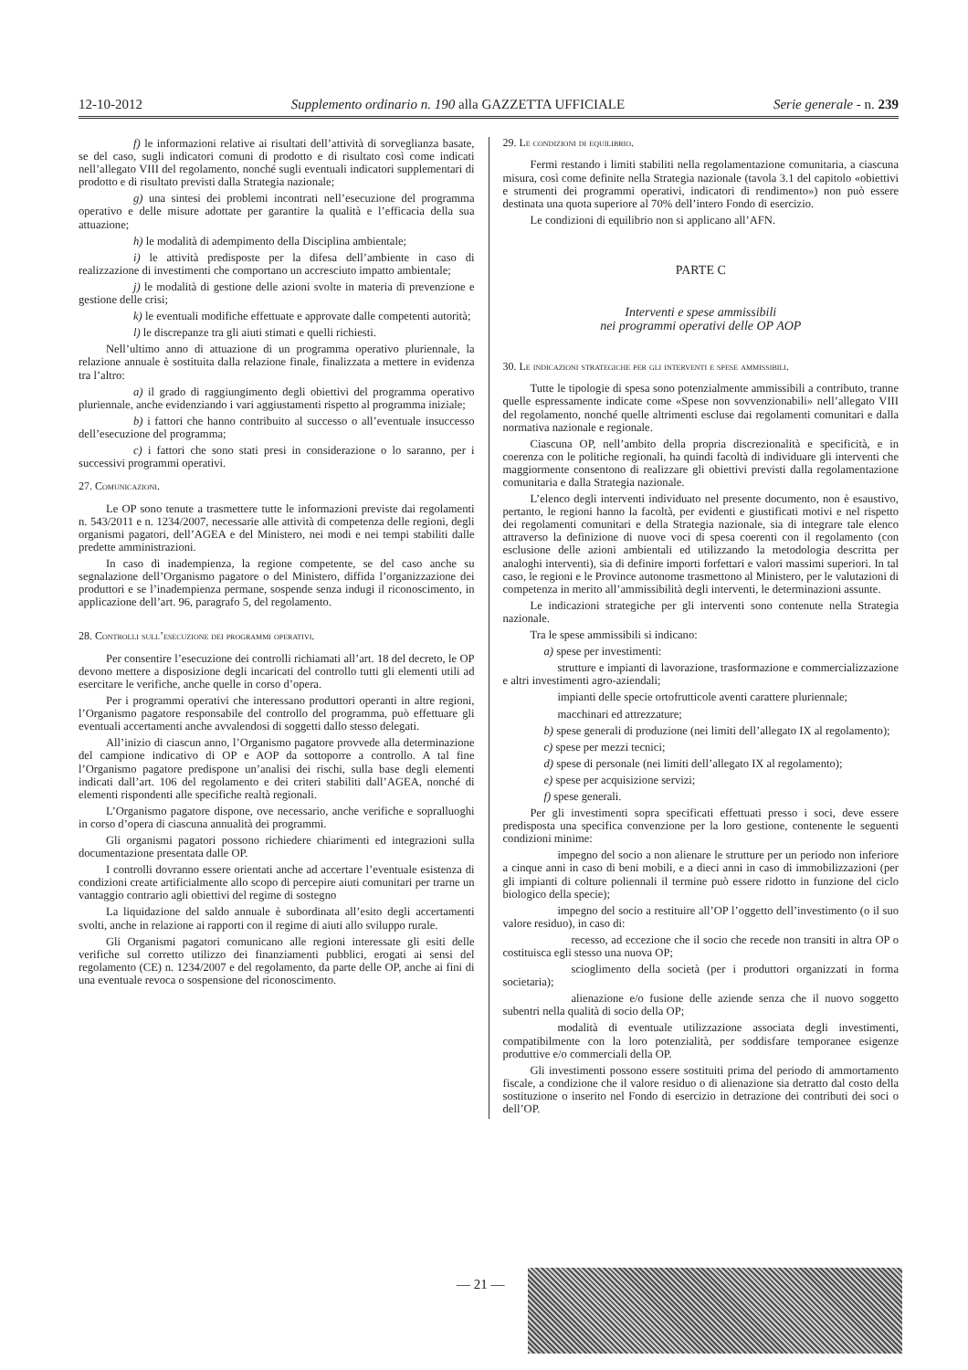12-10-2012 Supplemento ordinario n. 190 alla GAZZETTA UFFICIALE Serie generale - n. 239
f) le informazioni relative ai risultati dell’attività di sorveglianza basate, se del caso, sugli indicatori comuni di prodotto e di risultato così come indicati nell’allegato VIII del regolamento, nonché sugli eventuali indicatori supplementari di prodotto e di risultato previsti dalla Strategia nazionale;
g) una sintesi dei problemi incontrati nell’esecuzione del programma operativo e delle misure adottate per garantire la qualità e l’efficacia della sua attuazione;
h) le modalità di adempimento della Disciplina ambientale;
i) le attività predisposte per la difesa dell’ambiente in caso di realizzazione di investimenti che comportano un accresciuto impatto ambientale;
j) le modalità di gestione delle azioni svolte in materia di prevenzione e gestione delle crisi;
k) le eventuali modifiche effettuate e approvate dalle competenti autorità;
l) le discrepanze tra gli aiuti stimati e quelli richiesti.
Nell’ultimo anno di attuazione di un programma operativo pluriennale, la relazione annuale è sostituita dalla relazione finale, finalizzata a mettere in evidenza tra l’altro:
a) il grado di raggiungimento degli obiettivi del programma operativo pluriennale, anche evidenziando i vari aggiustamenti rispetto al programma iniziale;
b) i fattori che hanno contribuito al successo o all’eventuale insuccesso dell’esecuzione del programma;
c) i fattori che sono stati presi in considerazione o lo saranno, per i successivi programmi operativi.
27. Comunicazioni.
Le OP sono tenute a trasmettere tutte le informazioni previste dai regolamenti n. 543/2011 e n. 1234/2007, necessarie alle attività di competenza delle regioni, degli organismi pagatori, dell’AGEA e del Ministero, nei modi e nei tempi stabiliti dalle predette amministrazioni.
In caso di inadempienza, la regione competente, se del caso anche su segnalazione dell’Organismo pagatore o del Ministero, diffida l’organizzazione dei produttori e se l’inadempienza permane, sospende senza indugi il riconoscimento, in applicazione dell’art. 96, paragrafo 5, del regolamento.
28. Controlli sull’esecuzione dei programmi operativi.
Per consentire l’esecuzione dei controlli richiamati all’art. 18 del decreto, le OP devono mettere a disposizione degli incaricati del controllo tutti gli elementi utili ad esercitare le verifiche, anche quelle in corso d’opera.
Per i programmi operativi che interessano produttori operanti in altre regioni, l’Organismo pagatore responsabile del controllo del programma, può effettuare gli eventuali accertamenti anche avvalendosi di soggetti dallo stesso delegati.
All’inizio di ciascun anno, l’Organismo pagatore provvede alla determinazione del campione indicativo di OP e AOP da sottoporre a controllo. A tal fine l’Organismo pagatore predispone un’analisi dei rischi, sulla base degli elementi indicati dall’art. 106 del regolamento e dei criteri stabiliti dall’AGEA, nonché di elementi rispondenti alle specifiche realtà regionali.
L’Organismo pagatore dispone, ove necessario, anche verifiche e sopralluoghi in corso d’opera di ciascuna annualità dei programmi.
Gli organismi pagatori possono richiedere chiarimenti ed integrazioni sulla documentazione presentata dalle OP.
I controlli dovranno essere orientati anche ad accertare l’eventuale esistenza di condizioni create artificialmente allo scopo di percepire aiuti comunitari per trarne un vantaggio contrario agli obiettivi del regime di sostegno
La liquidazione del saldo annuale è subordinata all’esito degli accertamenti svolti, anche in relazione ai rapporti con il regime di aiuti allo sviluppo rurale.
Gli Organismi pagatori comunicano alle regioni interessate gli esiti delle verifiche sul corretto utilizzo dei finanziamenti pubblici, erogati ai sensi del regolamento (CE) n. 1234/2007 e del regolamento, da parte delle OP, anche ai fini di una eventuale revoca o sospensione del riconoscimento.
29. Le condizioni di equilibrio.
Fermi restando i limiti stabiliti nella regolamentazione comunitaria, a ciascuna misura, così come definite nella Strategia nazionale (tavola 3.1 del capitolo «obiettivi e strumenti dei programmi operativi, indicatori di rendimento») non può essere destinata una quota superiore al 70% dell’intero Fondo di esercizio.
Le condizioni di equilibrio non si applicano all’AFN.
PARTE C
Interventi e spese ammissibili
nei programmi operativi delle OP AOP
30. Le indicazioni strategiche per gli interventi e spese ammissibili.
Tutte le tipologie di spesa sono potenzialmente ammissibili a contributo, tranne quelle espressamente indicate come «Spese non sovvenzionabili» nell’allegato VIII del regolamento, nonché quelle altrimenti escluse dai regolamenti comunitari e dalla normativa nazionale e regionale.
Ciascuna OP, nell’ambito della propria discrezionalità e specificità, e in coerenza con le politiche regionali, ha quindi facoltà di individuare gli interventi che maggiormente consentono di realizzare gli obiettivi previsti dalla regolamentazione comunitaria e dalla Strategia nazionale.
L’elenco degli interventi individuato nel presente documento, non è esaustivo, pertanto, le regioni hanno la facoltà, per evidenti e giustificati motivi e nel rispetto dei regolamenti comunitari e della Strategia nazionale, sia di integrare tale elenco attraverso la definizione di nuove voci di spesa coerenti con il regolamento (con esclusione delle azioni ambientali ed utilizzando la metodologia descritta per analoghi interventi), sia di definire importi forfettari e valori massimi superiori. In tal caso, le regioni e le Province autonome trasmettono al Ministero, per le valutazioni di competenza in merito all’ammissibilità degli interventi, le determinazioni assunte.
Le indicazioni strategiche per gli interventi sono contenute nella Strategia nazionale.
Tra le spese ammissibili si indicano:
a) spese per investimenti:
strutture e impianti di lavorazione, trasformazione e commercializzazione e altri investimenti agro-aziendali;
impianti delle specie ortofrutticole aventi carattere pluriennale;
macchinari ed attrezzature;
b) spese generali di produzione (nei limiti dell’allegato IX al regolamento);
c) spese per mezzi tecnici;
d) spese di personale (nei limiti dell’allegato IX al regolamento);
e) spese per acquisizione servizi;
f) spese generali.
Per gli investimenti sopra specificati effettuati presso i soci, deve essere predisposta una specifica convenzione per la loro gestione, contenente le seguenti condizioni minime:
impegno del socio a non alienare le strutture per un periodo non inferiore a cinque anni in caso di beni mobili, e a dieci anni in caso di immobilizzazioni (per gli impianti di colture poliennali il termine può essere ridotto in funzione del ciclo biologico della specie);
impegno del socio a restituire all’OP l’oggetto dell’investimento (o il suo valore residuo), in caso di:
recesso, ad eccezione che il socio che recede non transiti in altra OP o costituisca egli stesso una nuova OP;
scioglimento della società (per i produttori organizzati in forma societaria);
alienazione e/o fusione delle aziende senza che il nuovo soggetto subentri nella qualità di socio della OP;
modalità di eventuale utilizzazione associata degli investimenti, compatibilmente con la loro potenzialità, per soddisfare temporanee esigenze produttive e/o commerciali della OP.
Gli investimenti possono essere sostituiti prima del periodo di ammortamento fiscale, a condizione che il valore residuo o di alienazione sia detratto dal costo della sostituzione o inserito nel Fondo di esercizio in detrazione dei contributi dei soci o dell’OP.
— 21 —